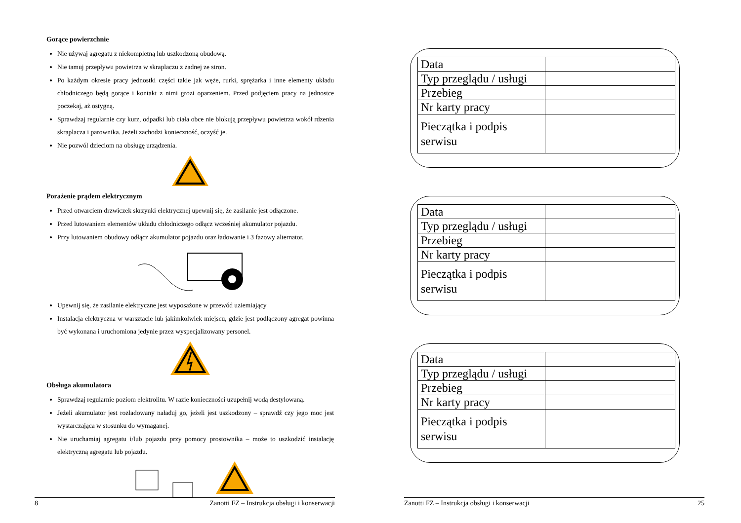Gorące powierzchnie
Nie używaj agregatu z niekompletną lub uszkodzoną obudową.
Nie tamuj przepływu powietrza w skraplaczu z żadnej ze stron.
Po każdym okresie pracy jednostki części takie jak węże, rurki, sprężarka i inne elementy układu chłodniczego będą gorące i kontakt z nimi grozi oparzeniem. Przed podjęciem pracy na jednostce poczekaj, aż ostygną.
Sprawdzaj regularnie czy kurz, odpadki lub ciała obce nie blokują przepływu powietrza wokół rdzenia skraplacza i parownika. Jeżeli zachodzi konieczność, oczyść je.
Nie pozwól dzieciom na obsługę urządzenia.
Porażenie prądem elektrycznym
Przed otwarciem drzwiczek skrzynki elektrycznej upewnij się, że zasilanie jest odłączone.
Przed lutowaniem elementów układu chłodniczego odłącz wcześniej akumulator pojazdu.
Przy lutowaniem obudowy odłącz akumulator pojazdu oraz ładowanie i 3 fazowy alternator.
Upewnij się, że zasilanie elektryczne jest wyposażone w przewód uziemiający
Instalacja elektryczna w warsztacie lub jakimkolwiek miejscu, gdzie jest podłączony agregat powinna być wykonana i uruchomiona jedynie przez wyspecjalizowany personel.
Obsługa akumulatora
Sprawdzaj regularnie poziom elektrolitu. W razie konieczności uzupełnij wodą destylowaną.
Jeżeli akumulator jest rozładowany naładuj go, jeżeli jest uszkodzony – sprawdź czy jego moc jest wystarczająca w stosunku do wymaganej.
Nie uruchamiaj agregatu i/lub pojazdu przy pomocy prostownika – może to uszkodzić instalację elektryczną agregatu lub pojazdu.
8 Zanotti FZ – Instrukcja obsługi i konserwacji
| Data | |
| Typ przeglądu / usługi | |
| Przebieg | |
| Nr karty pracy | |
| Pieczątka i podpis serwisu | |
| Data | |
| Typ przeglądu / usługi | |
| Przebieg | |
| Nr karty pracy | |
| Pieczątka i podpis serwisu | |
| Data | |
| Typ przeglądu / usługi | |
| Przebieg | |
| Nr karty pracy | |
| Pieczątka i podpis serwisu | |
Zanotti FZ – Instrukcja obsługi i konserwacji 25